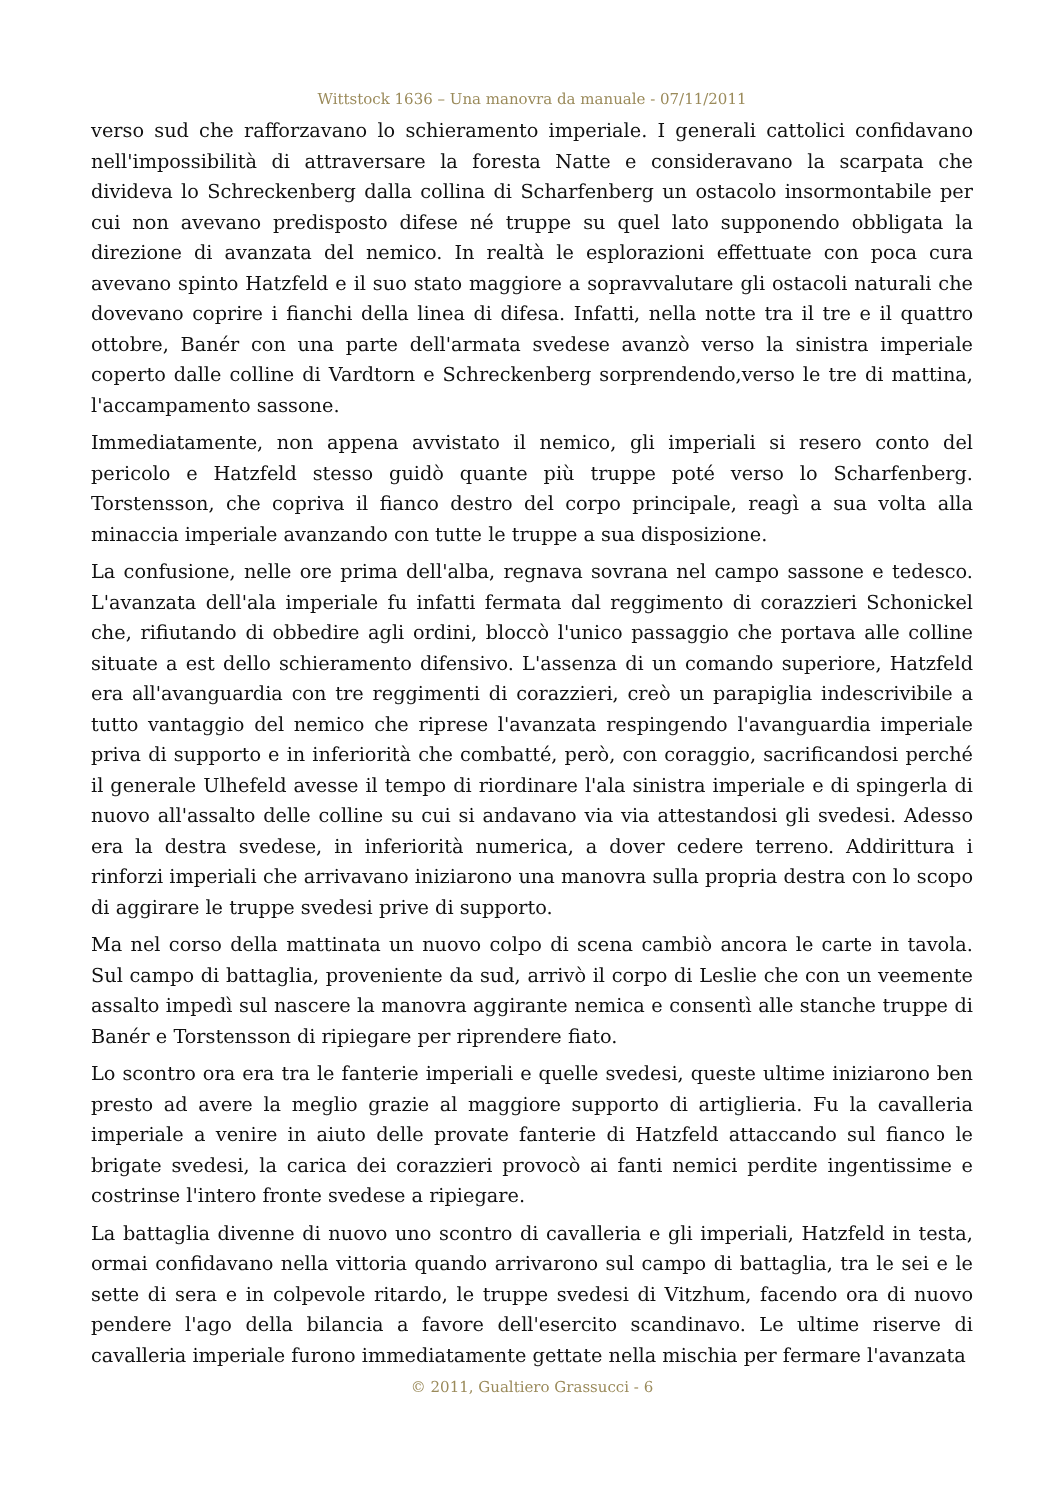Wittstock 1636 – Una manovra da manuale - 07/11/2011
verso sud che rafforzavano lo schieramento imperiale. I generali cattolici confidavano nell'impossibilità di attraversare la foresta Natte e consideravano la scarpata che divideva lo Schreckenberg dalla collina di Scharfenberg un ostacolo insormontabile per cui non avevano predisposto difese né truppe su quel lato supponendo obbligata la direzione di avanzata del nemico. In realtà le esplorazioni effettuate con poca cura avevano spinto Hatzfeld e il suo stato maggiore a sopravvalutare gli ostacoli naturali che dovevano coprire i fianchi della linea di difesa. Infatti, nella notte tra il tre e il quattro ottobre, Banér con una parte dell'armata svedese avanzò verso la sinistra imperiale coperto dalle colline di Vardtorn e Schreckenberg sorprendendo,verso le tre di mattina, l'accampamento sassone.
Immediatamente, non appena avvistato il nemico, gli imperiali si resero conto del pericolo e Hatzfeld stesso guidò quante più truppe poté verso lo Scharfenberg. Torstensson, che copriva il fianco destro del corpo principale, reagì a sua volta alla minaccia imperiale avanzando con tutte le truppe a sua disposizione.
La confusione, nelle ore prima dell'alba, regnava sovrana nel campo sassone e tedesco. L'avanzata dell'ala imperiale fu infatti fermata dal reggimento di corazzieri Schonickel che, rifiutando di obbedire agli ordini, bloccò l'unico passaggio che portava alle colline situate a est dello schieramento difensivo. L'assenza di un comando superiore, Hatzfeld era all'avanguardia con tre reggimenti di corazzieri, creò un parapiglia indescrivibile a tutto vantaggio del nemico che riprese l'avanzata respingendo l'avanguardia imperiale priva di supporto e in inferiorità che combatté, però, con coraggio, sacrificandosi perché il generale Ulhefeld avesse il tempo di riordinare l'ala sinistra imperiale e di spingerla di nuovo all'assalto delle colline su cui si andavano via via attestandosi gli svedesi. Adesso era la destra svedese, in inferiorità numerica, a dover cedere terreno. Addirittura i rinforzi imperiali che arrivavano iniziarono una manovra sulla propria destra con lo scopo di aggirare le truppe svedesi prive di supporto.
Ma nel corso della mattinata un nuovo colpo di scena cambiò ancora le carte in tavola. Sul campo di battaglia, proveniente da sud, arrivò il corpo di Leslie che con un veemente assalto impedì sul nascere la manovra aggirante nemica e consentì alle stanche truppe di Banér e Torstensson di ripiegare per riprendere fiato.
Lo scontro ora era tra le fanterie imperiali e quelle svedesi, queste ultime iniziarono ben presto ad avere la meglio grazie al maggiore supporto di artiglieria. Fu la cavalleria imperiale a venire in aiuto delle provate fanterie di Hatzfeld attaccando sul fianco le brigate svedesi, la carica dei corazzieri provocò ai fanti nemici perdite ingentissime e costrinse l'intero fronte svedese a ripiegare.
La battaglia divenne di nuovo uno scontro di cavalleria e gli imperiali, Hatzfeld in testa, ormai confidavano nella vittoria quando arrivarono sul campo di battaglia, tra le sei e le sette di sera e in colpevole ritardo, le truppe svedesi di Vitzhum, facendo ora di nuovo pendere l'ago della bilancia a favore dell'esercito scandinavo. Le ultime riserve di cavalleria imperiale furono immediatamente gettate nella mischia per fermare l'avanzata
© 2011, Gualtiero Grassucci - 6